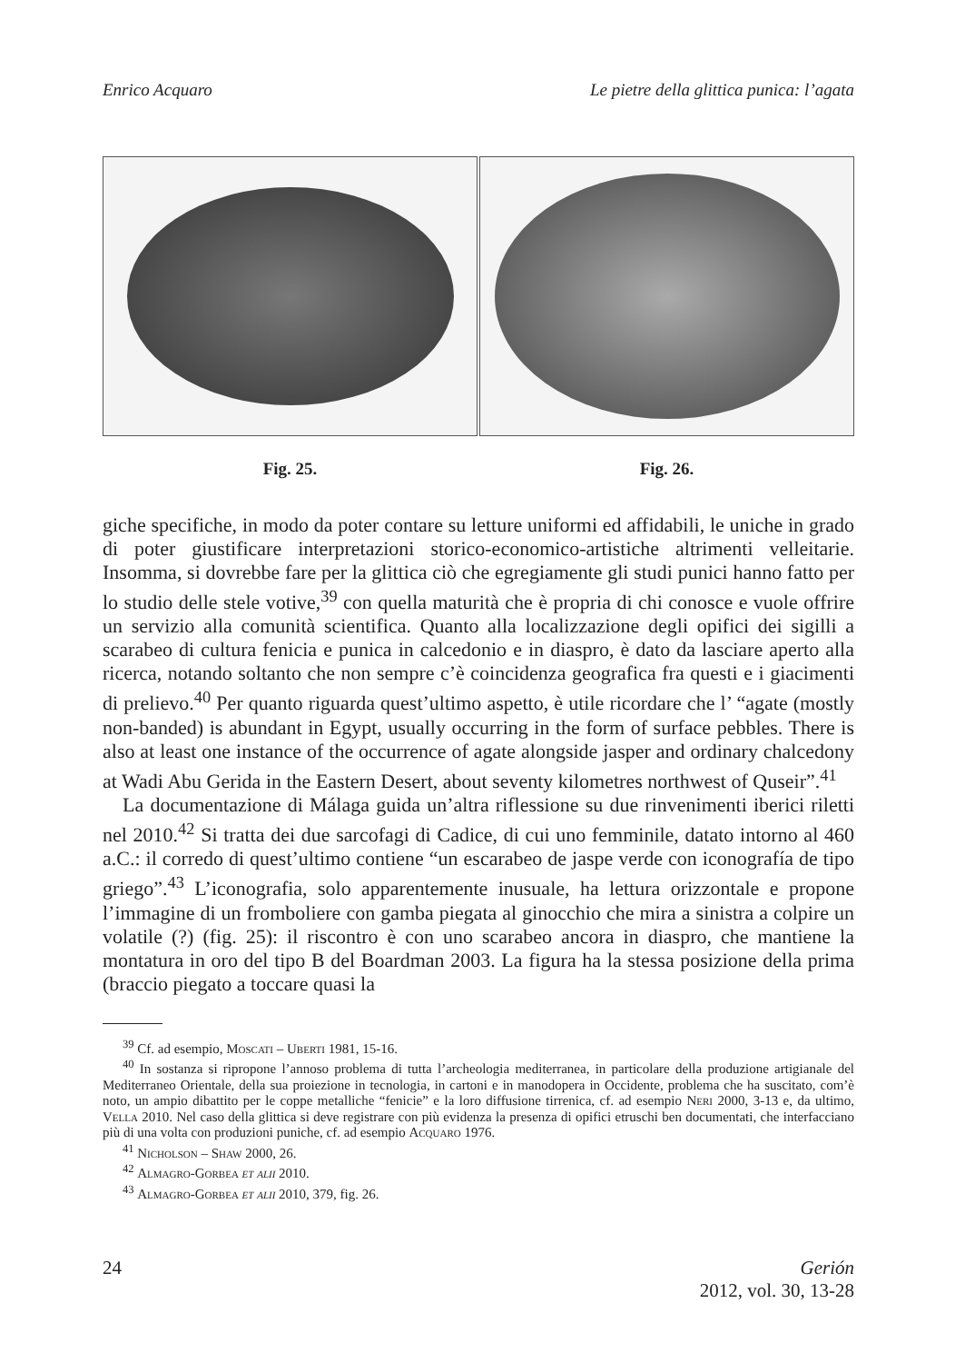Enrico Acquaro Le pietre della glittica punica: l’agata
Fig. 25. Fig. 26.
giche specifiche, in modo da poter contare su letture uniformi ed affidabili, le uniche in grado di poter giustificare interpretazioni storico-economico-artistiche altrimenti velleitarie. Insomma, si dovrebbe fare per la glittica ciò che egregiamente gli studi punici hanno fatto per lo studio delle stele votive,<sup>39</sup> con quella maturità che è propria di chi conosce e vuole offrire un servizio alla comunità scientifica. Quanto alla localizzazione degli opifici dei sigilli a scarabeo di cultura fenicia e punica in calcedonio e in diaspro, è dato da lasciare aperto alla ricerca, notando soltanto che non sempre c’è coincidenza geografica fra questi e i giacimenti di prelievo.<sup>40</sup> Per quanto riguarda quest’ultimo aspetto, è utile ricordare che l’ “agate (mostly non-banded) is abundant in Egypt, usually occurring in the form of surface pebbles. There is also at least one instance of the occurrence of agate alongside jasper and ordinary chalcedony at Wadi Abu Gerida in the Eastern Desert, about seventy kilometres northwest of Quseir”.<sup>41</sup>
La documentazione di Málaga guida un’altra riflessione su due rinvenimenti iberici riletti nel 2010.<sup>42</sup> Si tratta dei due sarcofagi di Cadice, di cui uno femminile, datato intorno al 460 a.C.: il corredo di quest’ultimo contiene “un escarabeo de jaspe verde con iconografía de tipo griego”.<sup>43</sup> L’iconografia, solo apparentemente inusuale, ha lettura orizzontale e propone l’immagine di un fromboliere con gamba piegata al ginocchio che mira a sinistra a colpire un volatile (?) (fig. 25): il riscontro è con uno scarabeo ancora in diaspro, che mantiene la montatura in oro del tipo B del Boardman 2003. La figura ha la stessa posizione della prima (braccio piegato a toccare quasi la
<sup>39</sup> Cf. ad esempio, Moscati – Uberti 1981, 15-16.
<sup>40</sup> In sostanza si ripropone l’annoso problema di tutta l’archeologia mediterranea, in particolare della produzione artigianale del Mediterraneo Orientale, della sua proiezione in tecnologia, in cartoni e in manodopera in Occidente, problema che ha suscitato, com’è noto, un ampio dibattito per le coppe metalliche “fenicie” e la loro diffusione tirrenica, cf. ad esempio Neri 2000, 3-13 e, da ultimo, Vella 2010. Nel caso della glittica si deve registrare con più evidenza la presenza di opifici etruschi ben documentati, che interfacciano più di una volta con produzioni puniche, cf. ad esempio Acquaro 1976.
<sup>41</sup> Nicholson – Shaw 2000, 26.
<sup>42</sup> Almagro-Gorbea et alii 2010.
<sup>43</sup> Almagro-Gorbea et alii 2010, 379, fig. 26.
24 Gerión
2012, vol. 30, 13-28